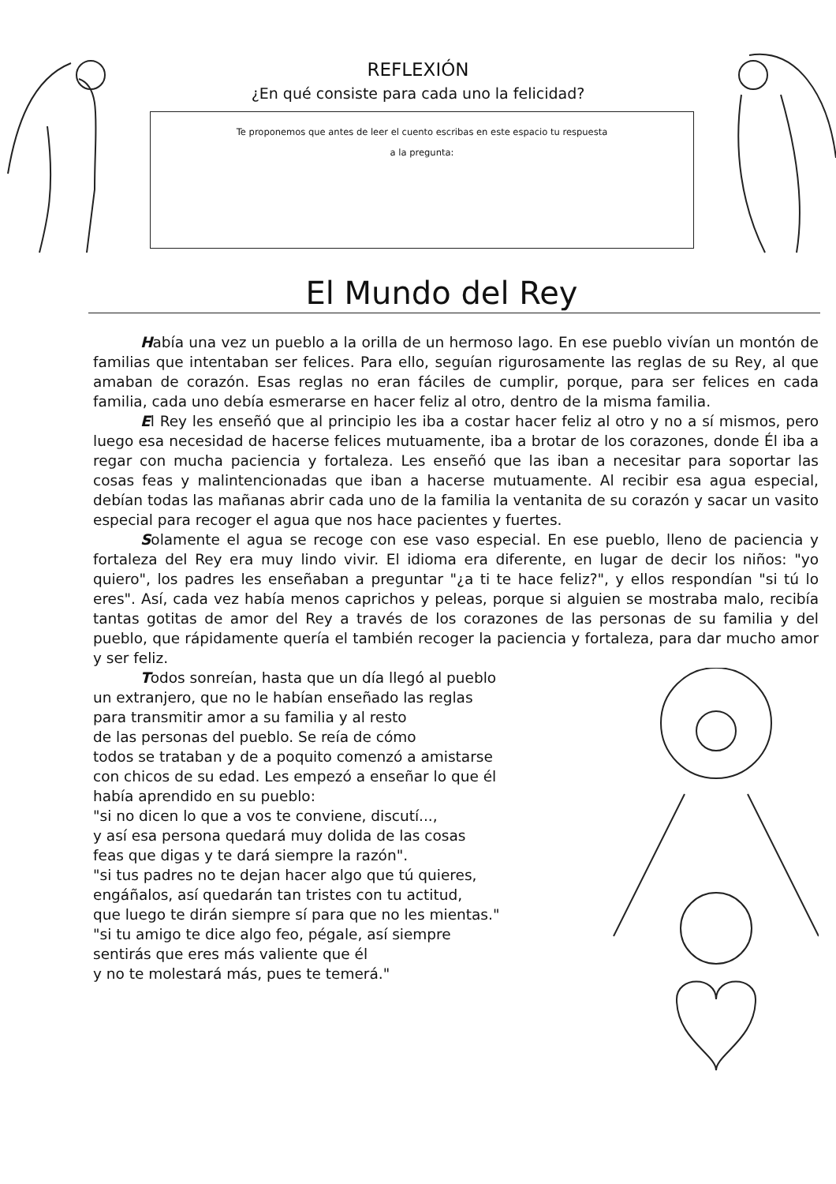REFLEXIÓN
¿En qué consiste para cada uno la felicidad?
Te proponemos que antes de leer el cuento escribas en este espacio tu respuesta
a la pregunta:
El Mundo del Rey
Había una vez un pueblo a la orilla de un hermoso lago. En ese pueblo vivían un montón de familias que intentaban ser felices. Para ello, seguían rigurosamente las reglas de su Rey, al que amaban de corazón. Esas reglas no eran fáciles de cumplir, porque, para ser felices en cada familia, cada uno debía esmerarse en hacer feliz al otro, dentro de la misma familia.
El Rey les enseñó que al principio les iba a costar hacer feliz al otro y no a sí mismos, pero luego esa necesidad de hacerse felices mutuamente, iba a brotar de los corazones, donde Él iba a regar con mucha paciencia y fortaleza. Les enseñó que las iban a necesitar para soportar las cosas feas y malintencionadas que iban a hacerse mutuamente. Al recibir esa agua especial, debían todas las mañanas abrir cada uno de la familia la ventanita de su corazón y sacar un vasito especial para recoger el agua que nos hace pacientes y fuertes.
Solamente el agua se recoge con ese vaso especial. En ese pueblo, lleno de paciencia y fortaleza del Rey era muy lindo vivir. El idioma era diferente, en lugar de decir los niños: "yo quiero", los padres les enseñaban a preguntar "¿a ti te hace feliz?", y ellos respondían "si tú lo eres". Así, cada vez había menos caprichos y peleas, porque si alguien se mostraba malo, recibía tantas gotitas de amor del Rey a través de los corazones de las personas de su familia y del pueblo, que rápidamente quería el también recoger la paciencia y fortaleza, para dar mucho amor y ser feliz.
Todos sonreían, hasta que un día llegó al pueblo
un extranjero, que no le habían enseñado las reglas
para transmitir amor a su familia y al resto
de las personas del pueblo. Se reía de cómo
todos se trataban y de a poquito comenzó a amistarse
con chicos de su edad. Les empezó a enseñar lo que él
había aprendido en su pueblo:
"si no dicen lo que a vos te conviene, discutí...,
y así esa persona quedará muy dolida de las cosas
feas que digas y te dará siempre la razón".
"si tus padres no te dejan hacer algo que tú quieres,
engáñalos, así quedarán tan tristes con tu actitud,
que luego te dirán siempre sí para que no les mientas."
"si tu amigo te dice algo feo, pégale, así siempre
sentirás que eres más valiente que él
y no te molestará más, pues te temerá."